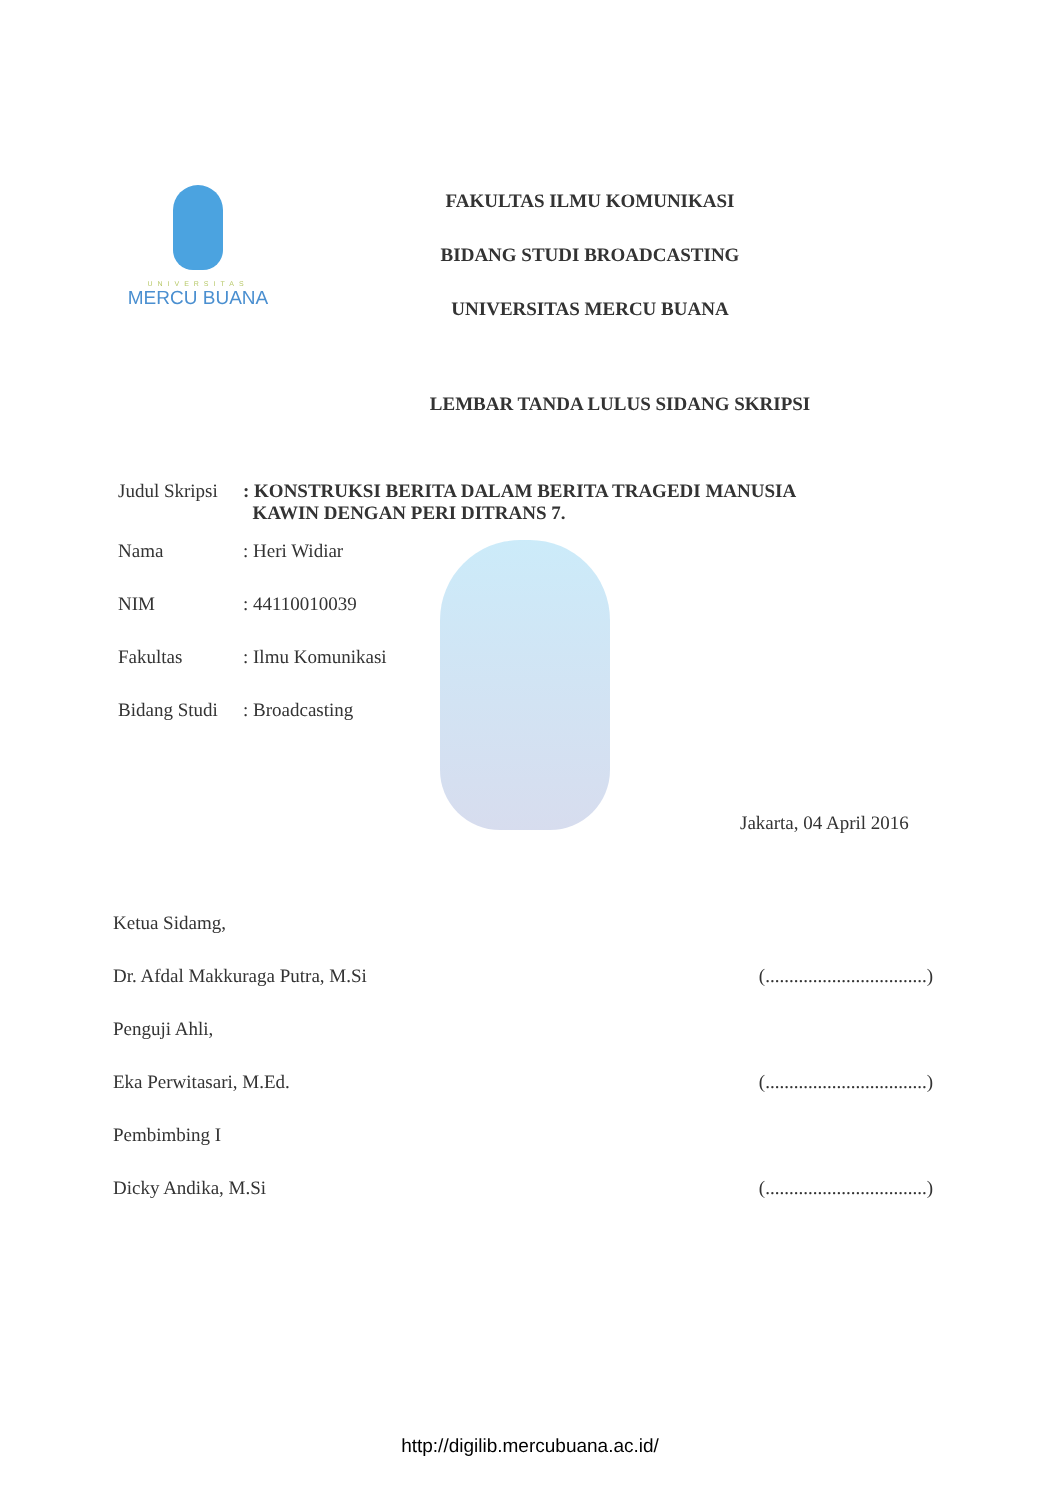UNIVERSITAS
MERCU BUANA
FAKULTAS ILMU KOMUNIKASI
BIDANG STUDI BROADCASTING
UNIVERSITAS MERCU BUANA
LEMBAR TANDA LULUS SIDANG SKRIPSI
Judul Skripsi
: KONSTRUKSI BERITA DALAM BERITA TRAGEDI MANUSIA
KAWIN DENGAN PERI DITRANS 7.
Nama : Heri Widiar
NIM : 44110010039
Fakultas : Ilmu Komunikasi
Bidang Studi
: Broadcasting
Jakarta, 04 April 2016
Ketua Sidamg,
Dr. Afdal Makkuraga Putra, M.Si (..................................)
Penguji Ahli,
Eka Perwitasari, M.Ed. (..................................)
Pembimbing I
Dicky Andika, M.Si (..................................)
http://digilib.mercubuana.ac.id/